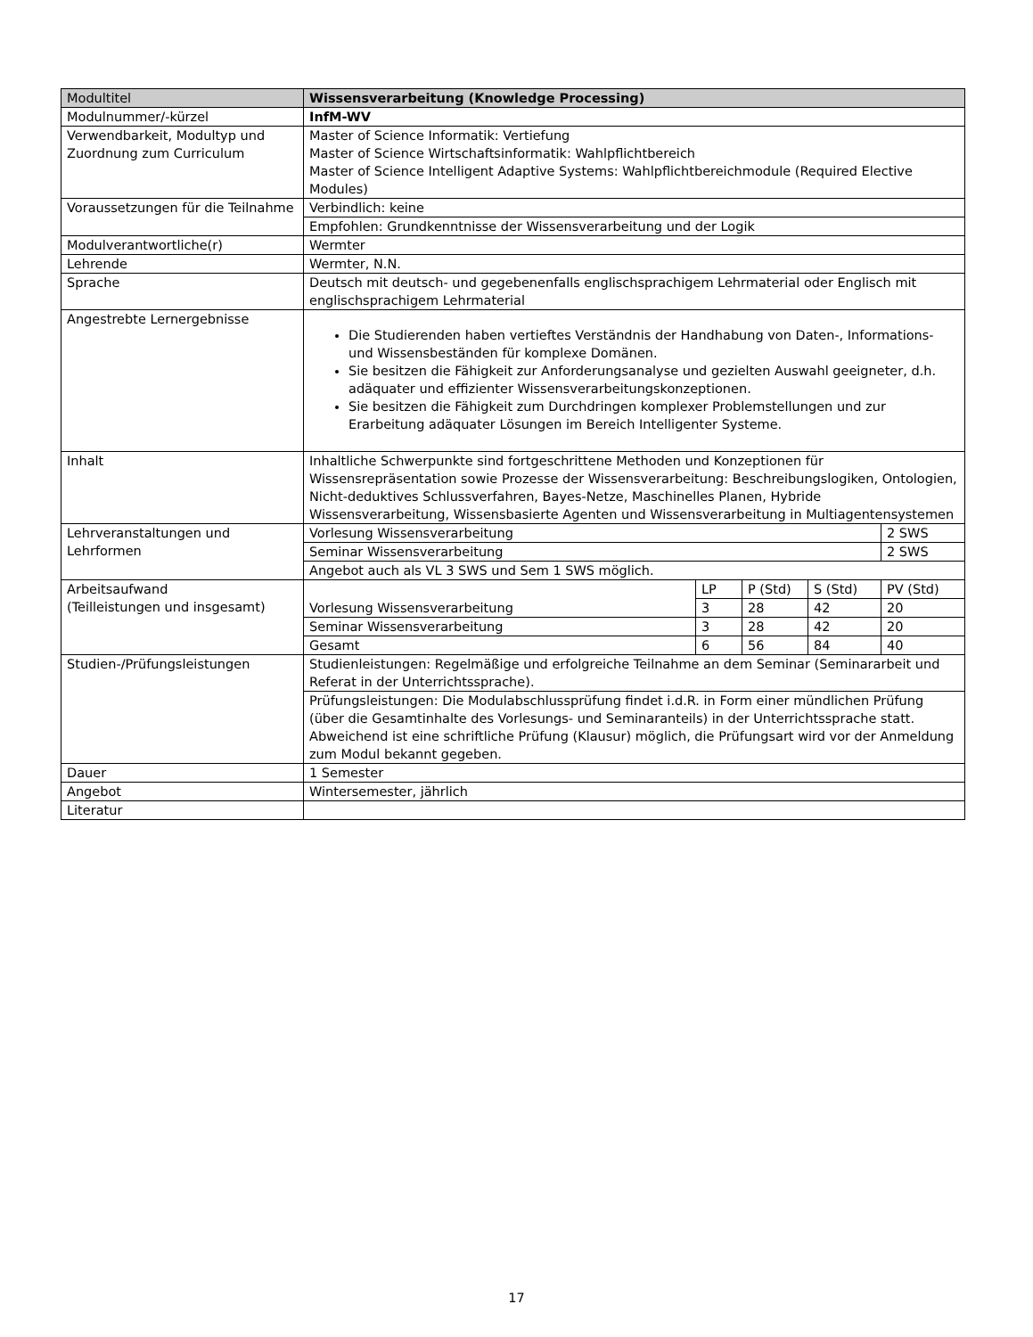| Modultitel | Wissensverarbeitung (Knowledge Processing) | | | | |
| Modulnummer/-kürzel | InfM-WV | | | | |
| Verwendbarkeit, Modultyp und Zuordnung zum Curriculum | Master of Science Informatik: Vertiefung Master of Science Wirtschaftsinformatik: Wahlpflichtbereich Master of Science Intelligent Adaptive Systems: Wahlpflichtbereichmodule (Required Elective Modules) | | | | |
| Voraussetzungen für die Teilnahme | Verbindlich: keine | | | | |
| | Empfohlen: Grundkenntnisse der Wissensverarbeitung und der Logik | | | | |
| Modulverantwortliche(r) | Wermter | | | | |
| Lehrende | Wermter, N.N. | | | | |
| Sprache | Deutsch mit deutsch- und gegebenenfalls englischsprachigem Lehrmaterial oder Englisch mit englischsprachigem Lehrmaterial | | | | |
| Angestrebte Lernergebnisse | Die Studierenden haben vertieftes Verständnis der Handhabung von Daten-, Informations- und Wissensbeständen für komplexe Domänen. Sie besitzen die Fähigkeit zur Anforderungsanalyse und gezielten Auswahl geeigneter, d.h. adäquater und effizienter Wissensverarbeitungskonzeptionen. Sie besitzen die Fähigkeit zum Durchdringen komplexer Problemstellungen und zur Erarbeitung adäquater Lösungen im Bereich Intelligenter Systeme. | | | | |
| Inhalt | Inhaltliche Schwerpunkte sind fortgeschrittene Methoden und Konzeptionen für Wissensrepräsentation sowie Prozesse der Wissensverarbeitung: Beschreibungslogiken, Ontologien, Nicht-deduktives Schlussverfahren, Bayes-Netze, Maschinelles Planen, Hybride Wissensverarbeitung, Wissensbasierte Agenten und Wissensverarbeitung in Multiagentensystemen | | | | |
| Lehrveranstaltungen und Lehrformen | Vorlesung Wissensverarbeitung | | | | 2 SWS |
| | Seminar Wissensverarbeitung | | | | 2 SWS |
| | Angebot auch als VL 3 SWS und Sem 1 SWS möglich. | | | | |
| Arbeitsaufwand (Teilleistungen und insgesamt) | Vorlesung Wissensverarbeitung | LP | P (Std) | S (Std) | PV (Std) |
| | | 3 | 28 | 42 | 20 |
| | Seminar Wissensverarbeitung | 3 | 28 | 42 | 20 |
| | Gesamt | 6 | 56 | 84 | 40 |
| Studien-/Prüfungsleistungen | Studienleistungen: Regelmäßige und erfolgreiche Teilnahme an dem Seminar (Seminararbeit und Referat in der Unterrichtssprache). | | | | |
| | Prüfungsleistungen: Die Modulabschlussprüfung findet i.d.R. in Form einer mündlichen Prüfung (über die Gesamtinhalte des Vorlesungs- und Seminaranteils) in der Unterrichtssprache statt. Abweichend ist eine schriftliche Prüfung (Klausur) möglich, die Prüfungsart wird vor der Anmeldung zum Modul bekannt gegeben. | | | | |
| Dauer | 1 Semester | | | | |
| Angebot | Wintersemester, jährlich | | | | |
| Literatur | | | | | |
17